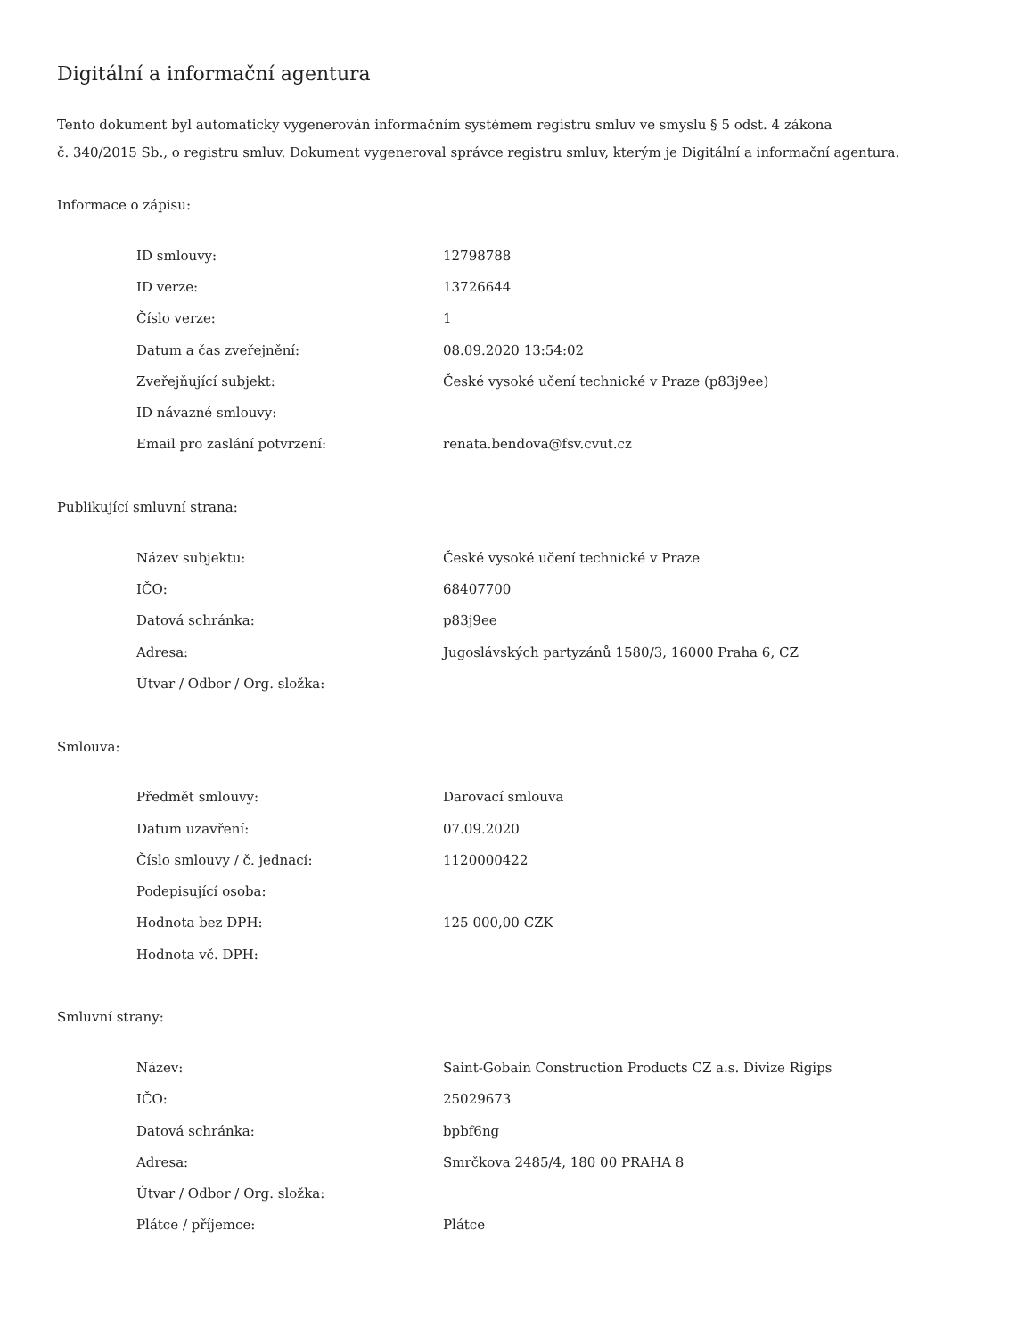Digitální a informační agentura
Tento dokument byl automaticky vygenerován informačním systémem registru smluv ve smyslu § 5 odst. 4 zákona
č. 340/2015 Sb., o registru smluv. Dokument vygeneroval správce registru smluv, kterým je Digitální a informační agentura.
Informace o zápisu:
| ID smlouvy: | 12798788 |
| ID verze: | 13726644 |
| Číslo verze: | 1 |
| Datum a čas zveřejnění: | 08.09.2020 13:54:02 |
| Zveřejňující subjekt: | České vysoké učení technické v Praze (p83j9ee) |
| ID návazné smlouvy: | |
| Email pro zaslání potvrzení: | renata.bendova@fsv.cvut.cz |
Publikující smluvní strana:
| Název subjektu: | České vysoké učení technické v Praze |
| IČO: | 68407700 |
| Datová schránka: | p83j9ee |
| Adresa: | Jugoslávských partyzánů 1580/3, 16000 Praha 6, CZ |
| Útvar / Odbor / Org. složka: | |
Smlouva:
| Předmět smlouvy: | Darovací smlouva |
| Datum uzavření: | 07.09.2020 |
| Číslo smlouvy / č. jednací: | 1120000422 |
| Podepisující osoba: | |
| Hodnota bez DPH: | 125 000,00 CZK |
| Hodnota vč. DPH: | |
Smluvní strany:
| Název: | Saint-Gobain Construction Products CZ a.s. Divize Rigips |
| IČO: | 25029673 |
| Datová schránka: | bpbf6ng |
| Adresa: | Smrčkova 2485/4, 180 00 PRAHA 8 |
| Útvar / Odbor / Org. složka: | |
| Plátce / příjemce: | Plátce |